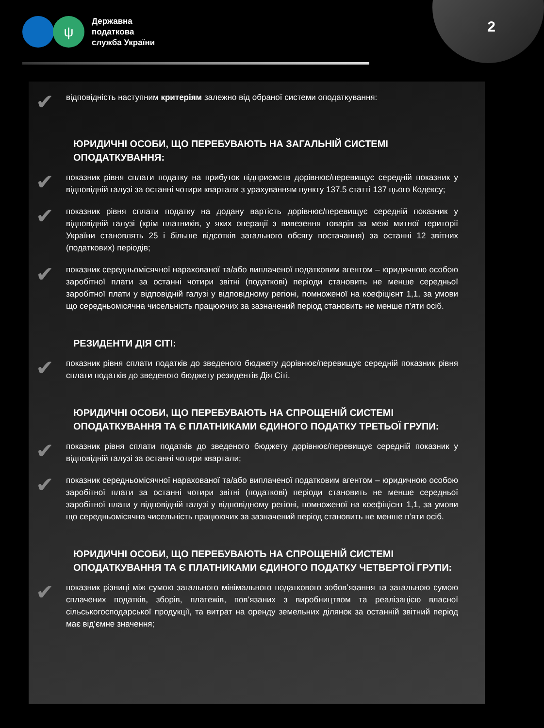ψ
Державна
податкова
служба України
2
✔
відповідність наступним критеріям залежно від обраної системи оподаткування:
ЮРИДИЧНІ ОСОБИ, ЩО ПЕРЕБУВАЮТЬ НА ЗАГАЛЬНІЙ СИСТЕМІ ОПОДАТКУВАННЯ:
✔
показник рівня сплати податку на прибуток підприємств дорівнює/перевищує середній показник у відповідній галузі за останні чотири квартали з урахуванням пункту 137.5 статті 137 цього Кодексу;
✔
показник рівня сплати податку на додану вартість дорівнює/перевищує середній показник у відповідній галузі (крім платників, у яких операції з вивезення товарів за межі митної території України становлять 25 і більше відсотків загального обсягу постачання) за останні 12 звітних (податкових) періодів;
✔
показник середньомісячної нарахованої та/або виплаченої податковим агентом – юридичною особою заробітної плати за останні чотири звітні (податкові) періоди становить не менше середньої заробітної плати у відповідній галузі у відповідному регіоні, помноженої на коефіцієнт 1,1, за умови що середньомісячна чисельність працюючих за зазначений період становить не менше п’яти осіб.
РЕЗИДЕНТИ ДІЯ СІТІ:
✔
показник рівня сплати податків до зведеного бюджету дорівнює/перевищує середній показник рівня сплати податків до зведеного бюджету резидентів Дія Сіті.
ЮРИДИЧНІ ОСОБИ, ЩО ПЕРЕБУВАЮТЬ НА СПРОЩЕНІЙ СИСТЕМІ ОПОДАТКУВАННЯ ТА Є ПЛАТНИКАМИ ЄДИНОГО ПОДАТКУ ТРЕТЬОЇ ГРУПИ:
✔
показник рівня сплати податків до зведеного бюджету дорівнює/перевищує середній показник у відповідній галузі за останні чотири квартали;
✔
показник середньомісячної нарахованої та/або виплаченої податковим агентом – юридичною особою заробітної плати за останні чотири звітні (податкові) періоди становить не менше середньої заробітної плати у відповідній галузі у відповідному регіоні, помноженої на коефіцієнт 1,1, за умови що середньомісячна чисельність працюючих за зазначений період становить не менше п’яти осіб.
ЮРИДИЧНІ ОСОБИ, ЩО ПЕРЕБУВАЮТЬ НА СПРОЩЕНІЙ СИСТЕМІ ОПОДАТКУВАННЯ ТА Є ПЛАТНИКАМИ ЄДИНОГО ПОДАТКУ ЧЕТВЕРТОЇ ГРУПИ:
✔
показник різниці між сумою загального мінімального податкового зобов’язання та загальною сумою сплачених податків, зборів, платежів, пов’язаних з виробництвом та реалізацією власної сільськогосподарської продукції, та витрат на оренду земельних ділянок за останній звітний період має від’ємне значення;